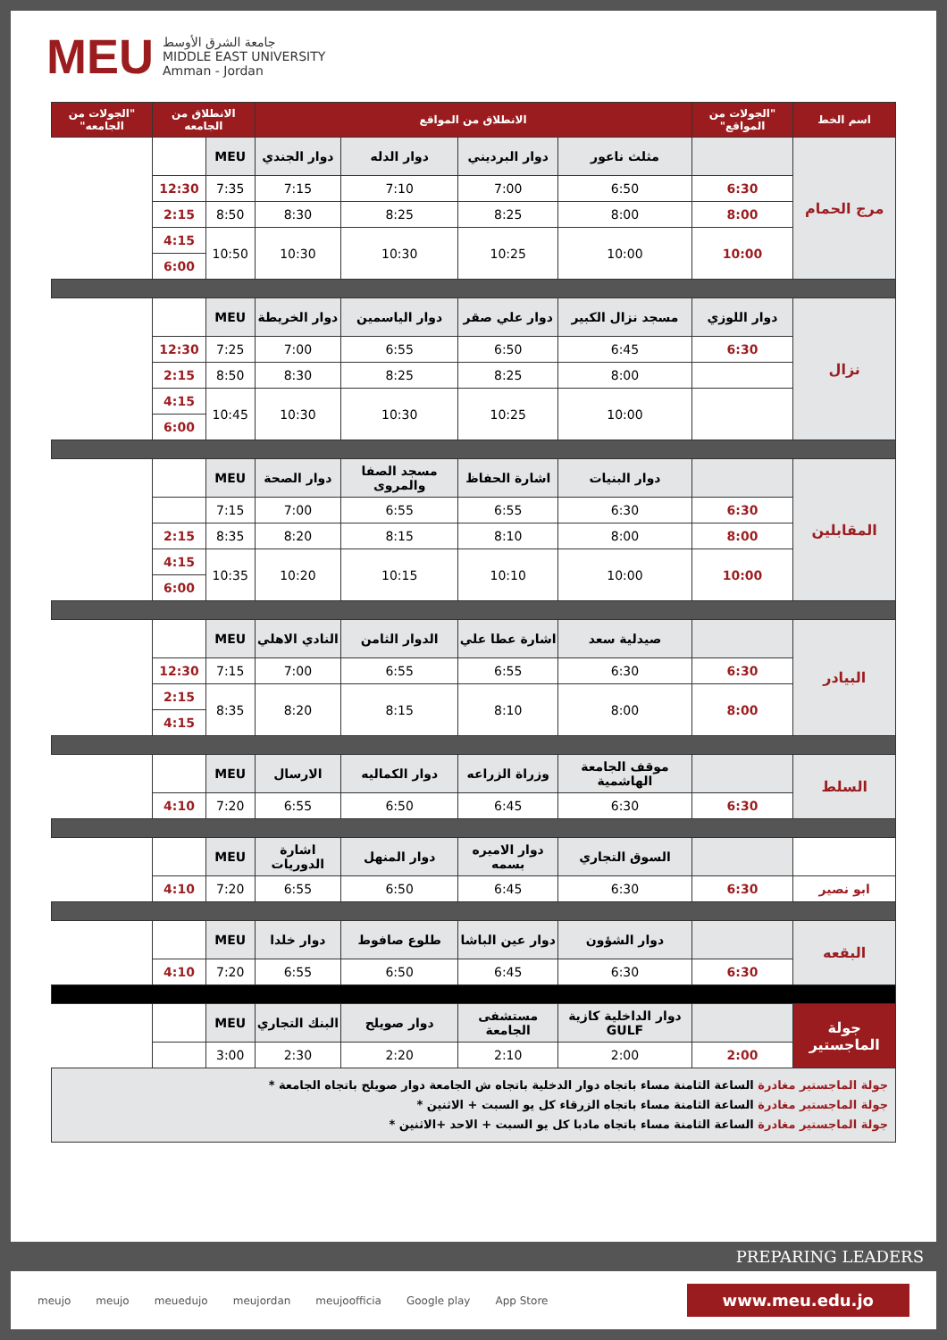MEU
جامعة الشرق الأوسط
MIDDLE EAST UNIVERSITY
Amman - Jordan
| اسم الخط | "الجولات من المواقع" | الانطلاق من المواقع | | | | الانطلاق من الجامعه | | "الجولات من الجامعه" |
| --- | --- | --- | --- | --- | --- | --- | --- | --- |
| مرج الحمام | | مثلث ناعور | دوار البرديني | دوار الدله | دوار الجندي | MEU | | |
| | 6:30 | 6:50 | 7:00 | 7:10 | 7:15 | 7:35 | 12:30 | |
| | 8:00 | 8:00 | 8:25 | 8:25 | 8:30 | 8:50 | 2:15 | |
| | 10:00 | 10:00 | 10:25 | 10:30 | 10:30 | 10:50 | 4:15 | |
| | | | | | | | 6:00 | |
| نزال | دوار اللوزي | مسجد نزال الكبير | دوار علي صقر | دوار الياسمين | دوار الخريطة | MEU | | |
| | 6:30 | 6:45 | 6:50 | 6:55 | 7:00 | 7:25 | 12:30 | |
| | | 8:00 | 8:25 | 8:25 | 8:30 | 8:50 | 2:15 | |
| | | 10:00 | 10:25 | 10:30 | 10:30 | 10:45 | 4:15 | |
| | | | | | | | 6:00 | |
| المقابلين | | دوار البنيات | اشارة الحفاظ | مسجد الصفا والمروى | دوار الصحة | MEU | | |
| | 6:30 | 6:30 | 6:55 | 6:55 | 7:00 | 7:15 | | |
| | 8:00 | 8:00 | 8:10 | 8:15 | 8:20 | 8:35 | 2:15 | |
| | 10:00 | 10:00 | 10:10 | 10:15 | 10:20 | 10:35 | 4:15 | |
| | | | | | | | 6:00 | |
| البيادر | | صيدلية سعد | اشارة عطا علي | الدوار الثامن | النادي الاهلي | MEU | | |
| | 6:30 | 6:30 | 6:55 | 6:55 | 7:00 | 7:15 | 12:30 | |
| | 8:00 | 8:00 | 8:10 | 8:15 | 8:20 | 8:35 | 2:15 | |
| | | | | | | | 4:15 | |
| السلط | | موقف الجامعة الهاشمية | وزراة الزراعه | دوار الكماليه | الارسال | MEU | | |
| | 6:30 | 6:30 | 6:45 | 6:50 | 6:55 | 7:20 | 4:10 | |
| | | السوق التجاري | دوار الاميره بسمه | دوار المنهل | اشارة الدوريات | MEU | | |
| ابو نصير | 6:30 | 6:30 | 6:45 | 6:50 | 6:55 | 7:20 | 4:10 | |
| البقعه | | دوار الشؤون | دوار عين الباشا | طلوع صافوط | دوار خلدا | MEU | | |
| | 6:30 | 6:30 | 6:45 | 6:50 | 6:55 | 7:20 | 4:10 | |
| جولة الماجستير | | دوار الداخلية كازية GULF | مستشفى الجامعة | دوار صويلح | البنك التجاري | MEU | | |
| | 2:00 | 2:00 | 2:10 | 2:20 | 2:30 | 3:00 | | |
| جولة الماجستير مغادرة الساعة الثامنة مساء باتجاه دوار الدخلية باتجاه ش الجامعة دوار صويلح باتجاه الجامعة * جولة الماجستير مغادرة الساعة الثامنة مساء باتجاه الزرقاء كل يو السبت + الاثنين * جولة الماجستير مغادرة الساعة الثامنة مساء باتجاه مادبا كل يو السبت + الاحد +الاثنين * | | | | | | | | |
PREPARING LEADERS
meujo meujo meuedujo meujordan meujoofficia Google play App Store www.meu.edu.jo